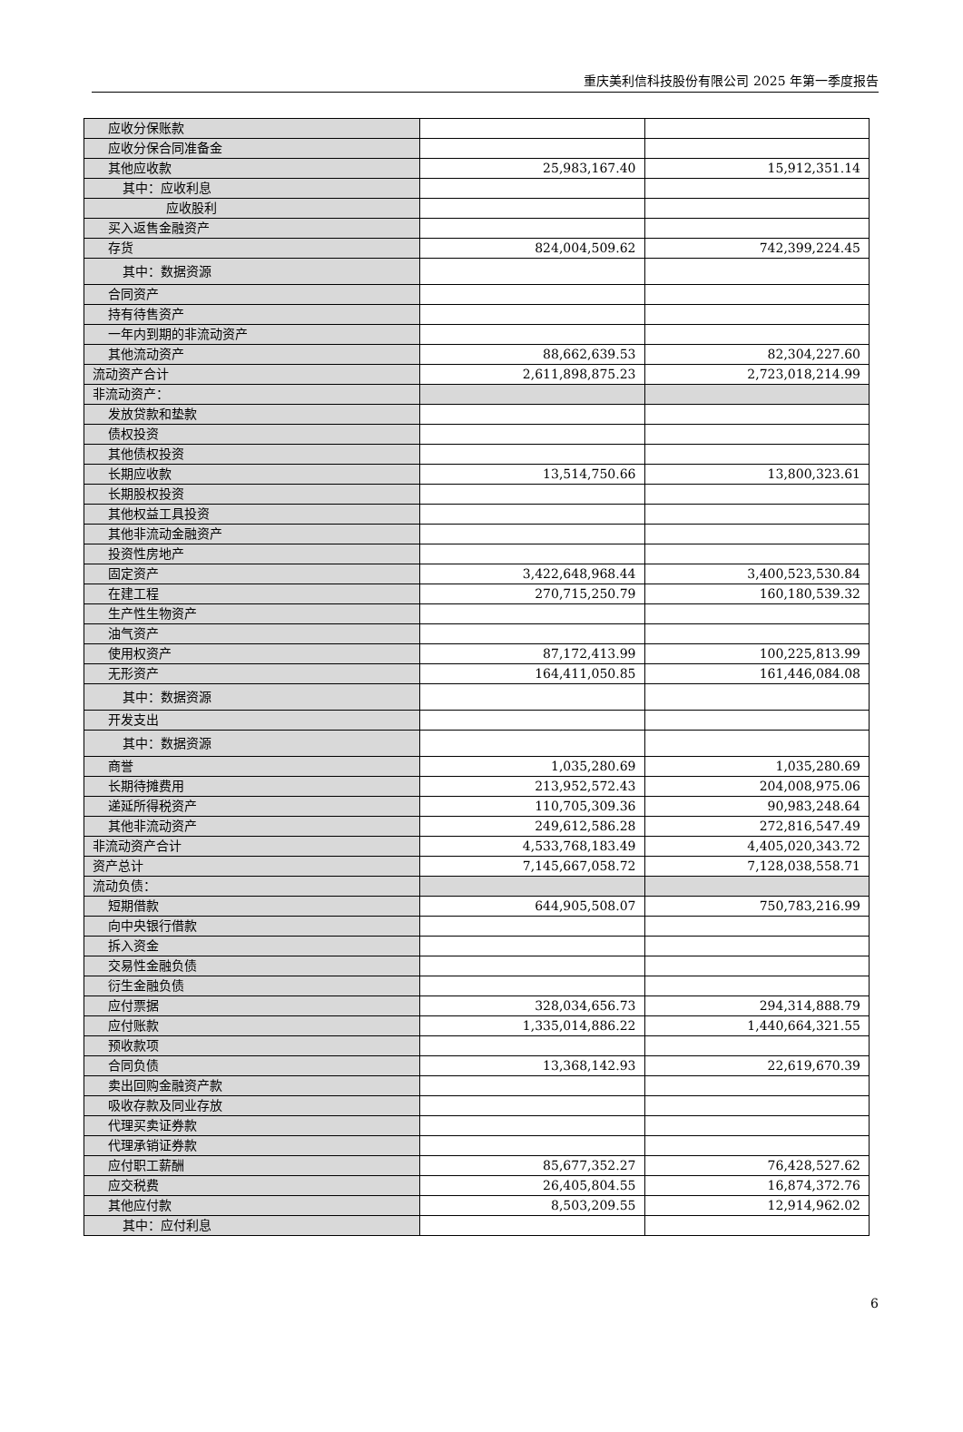重庆美利信科技股份有限公司 2025 年第一季度报告
| 应收分保账款 | | |
| 应收分保合同准备金 | | |
| 其他应收款 | 25,983,167.40 | 15,912,351.14 |
| 其中：应收利息 | | |
| 应收股利 | | |
| 买入返售金融资产 | | |
| 存货 | 824,004,509.62 | 742,399,224.45 |
| 其中：数据资源 | | |
| 合同资产 | | |
| 持有待售资产 | | |
| 一年内到期的非流动资产 | | |
| 其他流动资产 | 88,662,639.53 | 82,304,227.60 |
| 流动资产合计 | 2,611,898,875.23 | 2,723,018,214.99 |
| 非流动资产： | | |
| 发放贷款和垫款 | | |
| 债权投资 | | |
| 其他债权投资 | | |
| 长期应收款 | 13,514,750.66 | 13,800,323.61 |
| 长期股权投资 | | |
| 其他权益工具投资 | | |
| 其他非流动金融资产 | | |
| 投资性房地产 | | |
| 固定资产 | 3,422,648,968.44 | 3,400,523,530.84 |
| 在建工程 | 270,715,250.79 | 160,180,539.32 |
| 生产性生物资产 | | |
| 油气资产 | | |
| 使用权资产 | 87,172,413.99 | 100,225,813.99 |
| 无形资产 | 164,411,050.85 | 161,446,084.08 |
| 其中：数据资源 | | |
| 开发支出 | | |
| 其中：数据资源 | | |
| 商誉 | 1,035,280.69 | 1,035,280.69 |
| 长期待摊费用 | 213,952,572.43 | 204,008,975.06 |
| 递延所得税资产 | 110,705,309.36 | 90,983,248.64 |
| 其他非流动资产 | 249,612,586.28 | 272,816,547.49 |
| 非流动资产合计 | 4,533,768,183.49 | 4,405,020,343.72 |
| 资产总计 | 7,145,667,058.72 | 7,128,038,558.71 |
| 流动负债： | | |
| 短期借款 | 644,905,508.07 | 750,783,216.99 |
| 向中央银行借款 | | |
| 拆入资金 | | |
| 交易性金融负债 | | |
| 衍生金融负债 | | |
| 应付票据 | 328,034,656.73 | 294,314,888.79 |
| 应付账款 | 1,335,014,886.22 | 1,440,664,321.55 |
| 预收款项 | | |
| 合同负债 | 13,368,142.93 | 22,619,670.39 |
| 卖出回购金融资产款 | | |
| 吸收存款及同业存放 | | |
| 代理买卖证券款 | | |
| 代理承销证券款 | | |
| 应付职工薪酬 | 85,677,352.27 | 76,428,527.62 |
| 应交税费 | 26,405,804.55 | 16,874,372.76 |
| 其他应付款 | 8,503,209.55 | 12,914,962.02 |
| 其中：应付利息 | | |
6